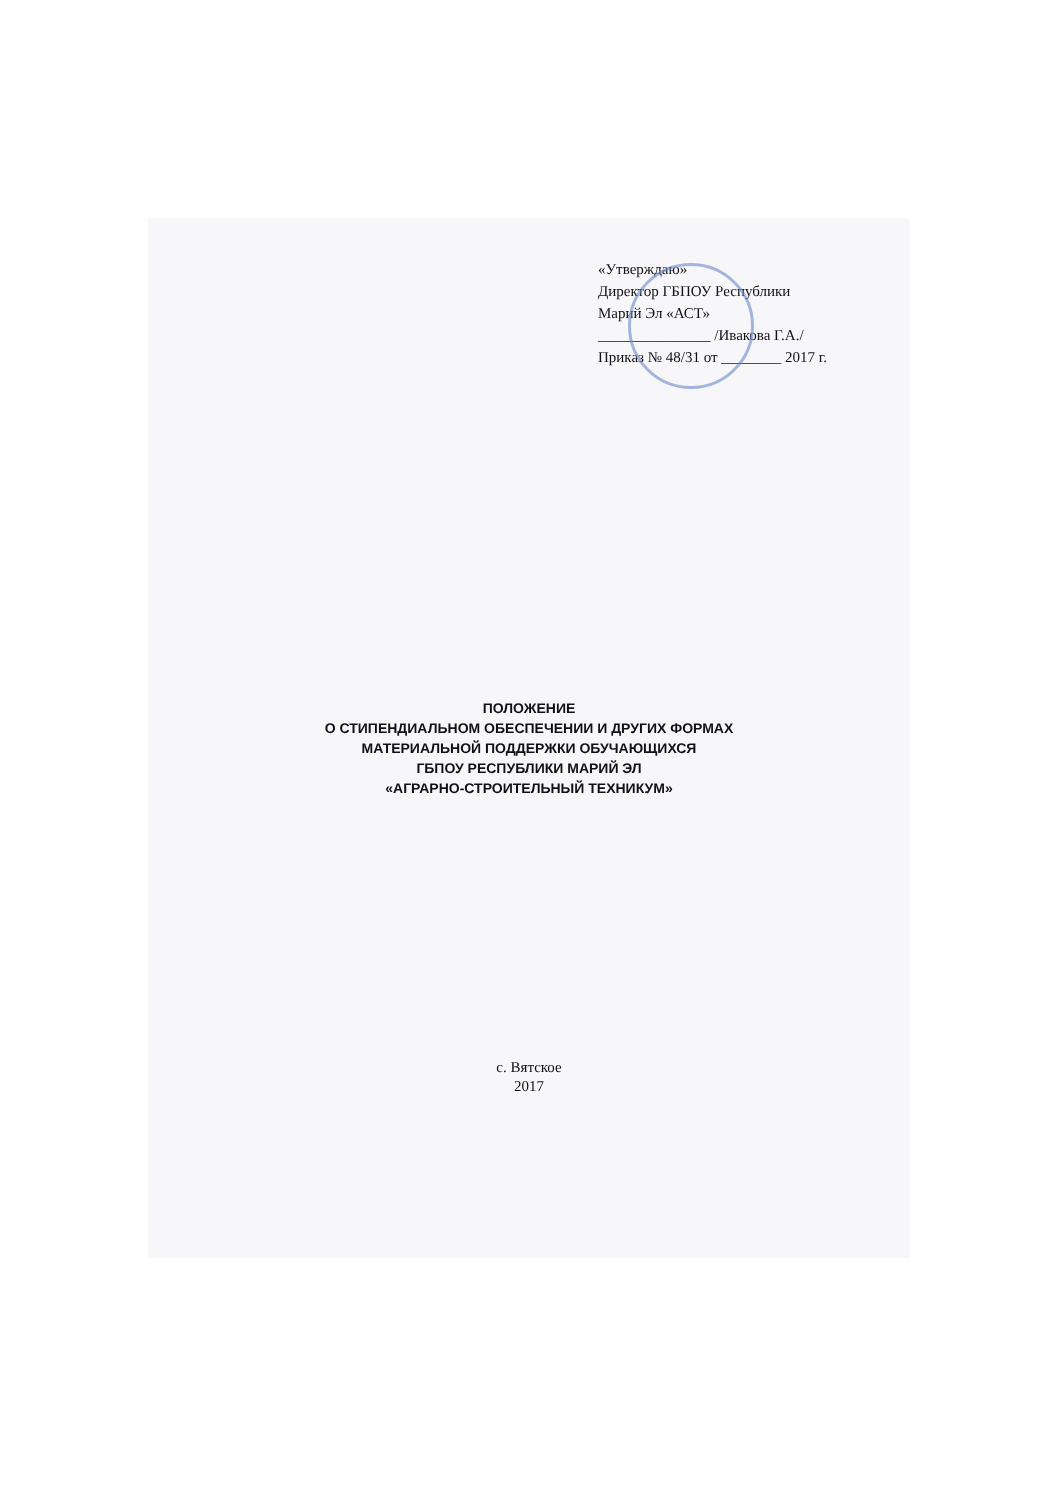«Утверждаю»
Директор ГБПОУ Республики
Марий Эл «АСТ»
_______________ /Ивакова Г.А./
Приказ № 48/31 от ________ 2017 г.
ПОЛОЖЕНИЕ
О СТИПЕНДИАЛЬНОМ ОБЕСПЕЧЕНИИ И ДРУГИХ ФОРМАХ
МАТЕРИАЛЬНОЙ ПОДДЕРЖКИ ОБУЧАЮЩИХСЯ
ГБПОУ РЕСПУБЛИКИ МАРИЙ ЭЛ
«АГРАРНО-СТРОИТЕЛЬНЫЙ ТЕХНИКУМ»
с. Вятское
2017